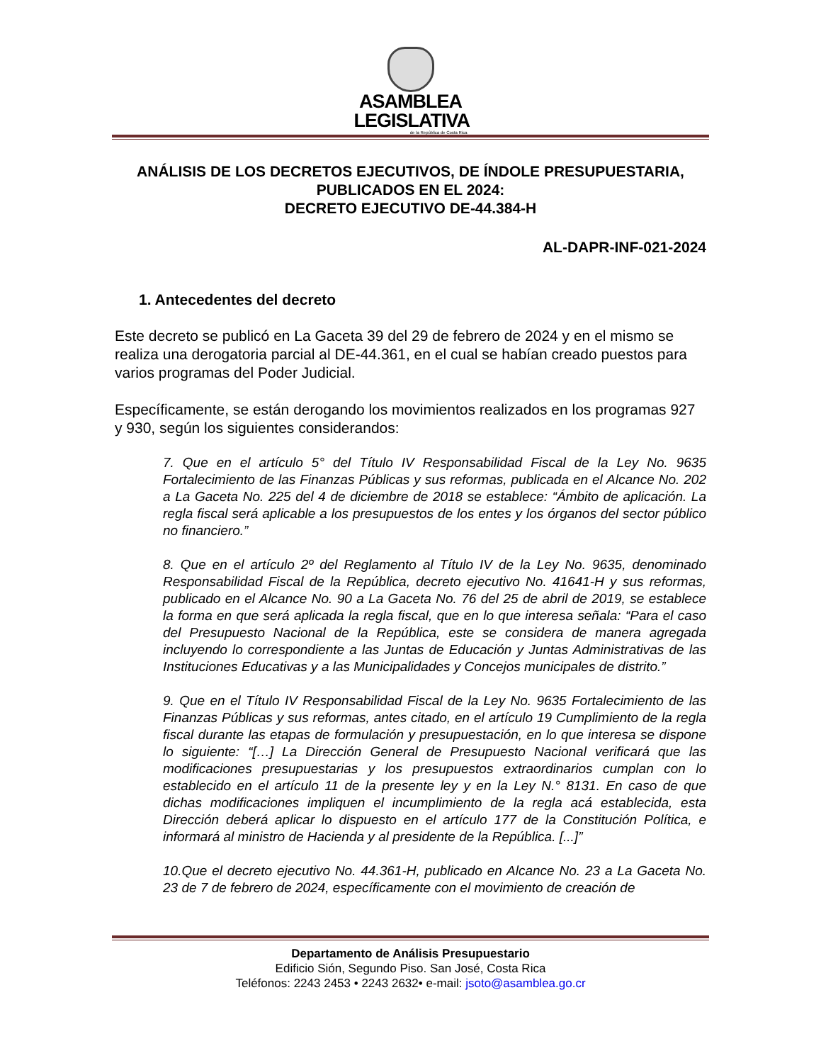ASAMBLEA
LEGISLATIVA
de la República de Costa Rica
ANÁLISIS DE LOS DECRETOS EJECUTIVOS, DE ÍNDOLE PRESUPUESTARIA, PUBLICADOS EN EL 2024:
DECRETO EJECUTIVO DE-44.384-H
AL-DAPR-INF-021-2024
1. Antecedentes del decreto
Este decreto se publicó en La Gaceta 39 del 29 de febrero de 2024 y en el mismo se realiza una derogatoria parcial al DE-44.361, en el cual se habían creado puestos para varios programas del Poder Judicial.
Específicamente, se están derogando los movimientos realizados en los programas 927 y 930, según los siguientes considerandos:
7. Que en el artículo 5° del Título IV Responsabilidad Fiscal de la Ley No. 9635 Fortalecimiento de las Finanzas Públicas y sus reformas, publicada en el Alcance No. 202 a La Gaceta No. 225 del 4 de diciembre de 2018 se establece: “Ámbito de aplicación. La regla fiscal será aplicable a los presupuestos de los entes y los órganos del sector público no financiero.”
8. Que en el artículo 2º del Reglamento al Título IV de la Ley No. 9635, denominado Responsabilidad Fiscal de la República, decreto ejecutivo No. 41641-H y sus reformas, publicado en el Alcance No. 90 a La Gaceta No. 76 del 25 de abril de 2019, se establece la forma en que será aplicada la regla fiscal, que en lo que interesa señala: “Para el caso del Presupuesto Nacional de la República, este se considera de manera agregada incluyendo lo correspondiente a las Juntas de Educación y Juntas Administrativas de las Instituciones Educativas y a las Municipalidades y Concejos municipales de distrito.”
9. Que en el Título IV Responsabilidad Fiscal de la Ley No. 9635 Fortalecimiento de las Finanzas Públicas y sus reformas, antes citado, en el artículo 19 Cumplimiento de la regla fiscal durante las etapas de formulación y presupuestación, en lo que interesa se dispone lo siguiente: “[…] La Dirección General de Presupuesto Nacional verificará que las modificaciones presupuestarias y los presupuestos extraordinarios cumplan con lo establecido en el artículo 11 de la presente ley y en la Ley N.° 8131. En caso de que dichas modificaciones impliquen el incumplimiento de la regla acá establecida, esta Dirección deberá aplicar lo dispuesto en el artículo 177 de la Constitución Política, e informará al ministro de Hacienda y al presidente de la República. [...]”
10.Que el decreto ejecutivo No. 44.361-H, publicado en Alcance No. 23 a La Gaceta No. 23 de 7 de febrero de 2024, específicamente con el movimiento de creación de
Departamento de Análisis Presupuestario
Edificio Sión, Segundo Piso. San José, Costa Rica
Teléfonos: 2243 2453 • 2243 2632• e-mail: jsoto@asamblea.go.cr